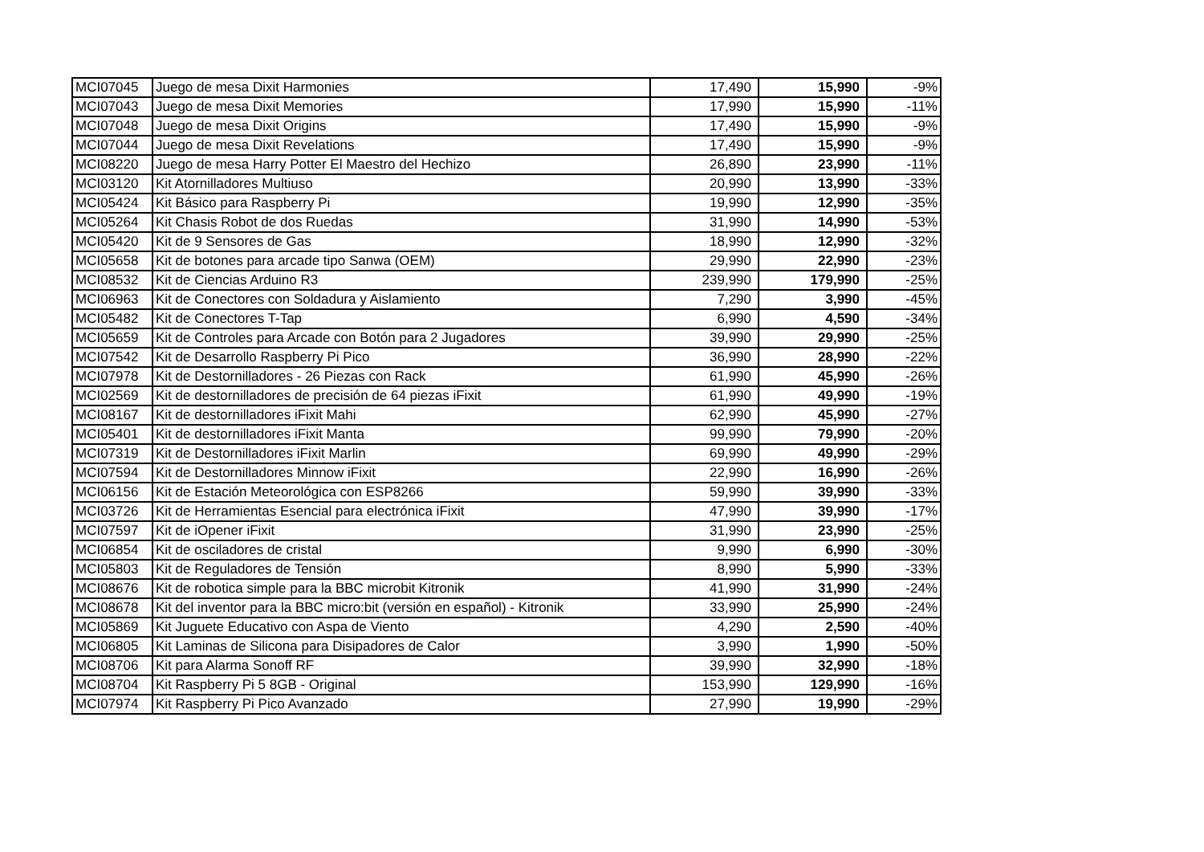| MCI07045 | Juego de mesa Dixit Harmonies | 17,490 | 15,990 | -9% |
| MCI07043 | Juego de mesa Dixit Memories | 17,990 | 15,990 | -11% |
| MCI07048 | Juego de mesa Dixit Origins | 17,490 | 15,990 | -9% |
| MCI07044 | Juego de mesa Dixit Revelations | 17,490 | 15,990 | -9% |
| MCI08220 | Juego de mesa Harry Potter El Maestro del Hechizo | 26,890 | 23,990 | -11% |
| MCI03120 | Kit Atornilladores Multiuso | 20,990 | 13,990 | -33% |
| MCI05424 | Kit Básico para Raspberry Pi | 19,990 | 12,990 | -35% |
| MCI05264 | Kit Chasis Robot de dos Ruedas | 31,990 | 14,990 | -53% |
| MCI05420 | Kit de 9 Sensores de Gas | 18,990 | 12,990 | -32% |
| MCI05658 | Kit de botones para arcade tipo Sanwa (OEM) | 29,990 | 22,990 | -23% |
| MCI08532 | Kit de Ciencias Arduino R3 | 239,990 | 179,990 | -25% |
| MCI06963 | Kit de Conectores con Soldadura y Aislamiento | 7,290 | 3,990 | -45% |
| MCI05482 | Kit de Conectores T-Tap | 6,990 | 4,590 | -34% |
| MCI05659 | Kit de Controles para Arcade con Botón para 2 Jugadores | 39,990 | 29,990 | -25% |
| MCI07542 | Kit de Desarrollo Raspberry Pi Pico | 36,990 | 28,990 | -22% |
| MCI07978 | Kit de Destornilladores - 26 Piezas con Rack | 61,990 | 45,990 | -26% |
| MCI02569 | Kit de destornilladores de precisión de 64 piezas iFixit | 61,990 | 49,990 | -19% |
| MCI08167 | Kit de destornilladores iFixit Mahi | 62,990 | 45,990 | -27% |
| MCI05401 | Kit de destornilladores iFixit Manta | 99,990 | 79,990 | -20% |
| MCI07319 | Kit de Destornilladores iFixit Marlin | 69,990 | 49,990 | -29% |
| MCI07594 | Kit de Destornilladores Minnow iFixit | 22,990 | 16,990 | -26% |
| MCI06156 | Kit de Estación Meteorológica con ESP8266 | 59,990 | 39,990 | -33% |
| MCI03726 | Kit de Herramientas Esencial para electrónica iFixit | 47,990 | 39,990 | -17% |
| MCI07597 | Kit de iOpener iFixit | 31,990 | 23,990 | -25% |
| MCI06854 | Kit de osciladores de cristal | 9,990 | 6,990 | -30% |
| MCI05803 | Kit de Reguladores de Tensión | 8,990 | 5,990 | -33% |
| MCI08676 | Kit de robotica simple para la BBC microbit Kitronik | 41,990 | 31,990 | -24% |
| MCI08678 | Kit del inventor para la BBC micro:bit (versión en español) - Kitronik | 33,990 | 25,990 | -24% |
| MCI05869 | Kit Juguete Educativo con Aspa de Viento | 4,290 | 2,590 | -40% |
| MCI06805 | Kit Laminas de Silicona para Disipadores de Calor | 3,990 | 1,990 | -50% |
| MCI08706 | Kit para Alarma Sonoff RF | 39,990 | 32,990 | -18% |
| MCI08704 | Kit Raspberry Pi 5 8GB - Original | 153,990 | 129,990 | -16% |
| MCI07974 | Kit Raspberry Pi Pico Avanzado | 27,990 | 19,990 | -29% |